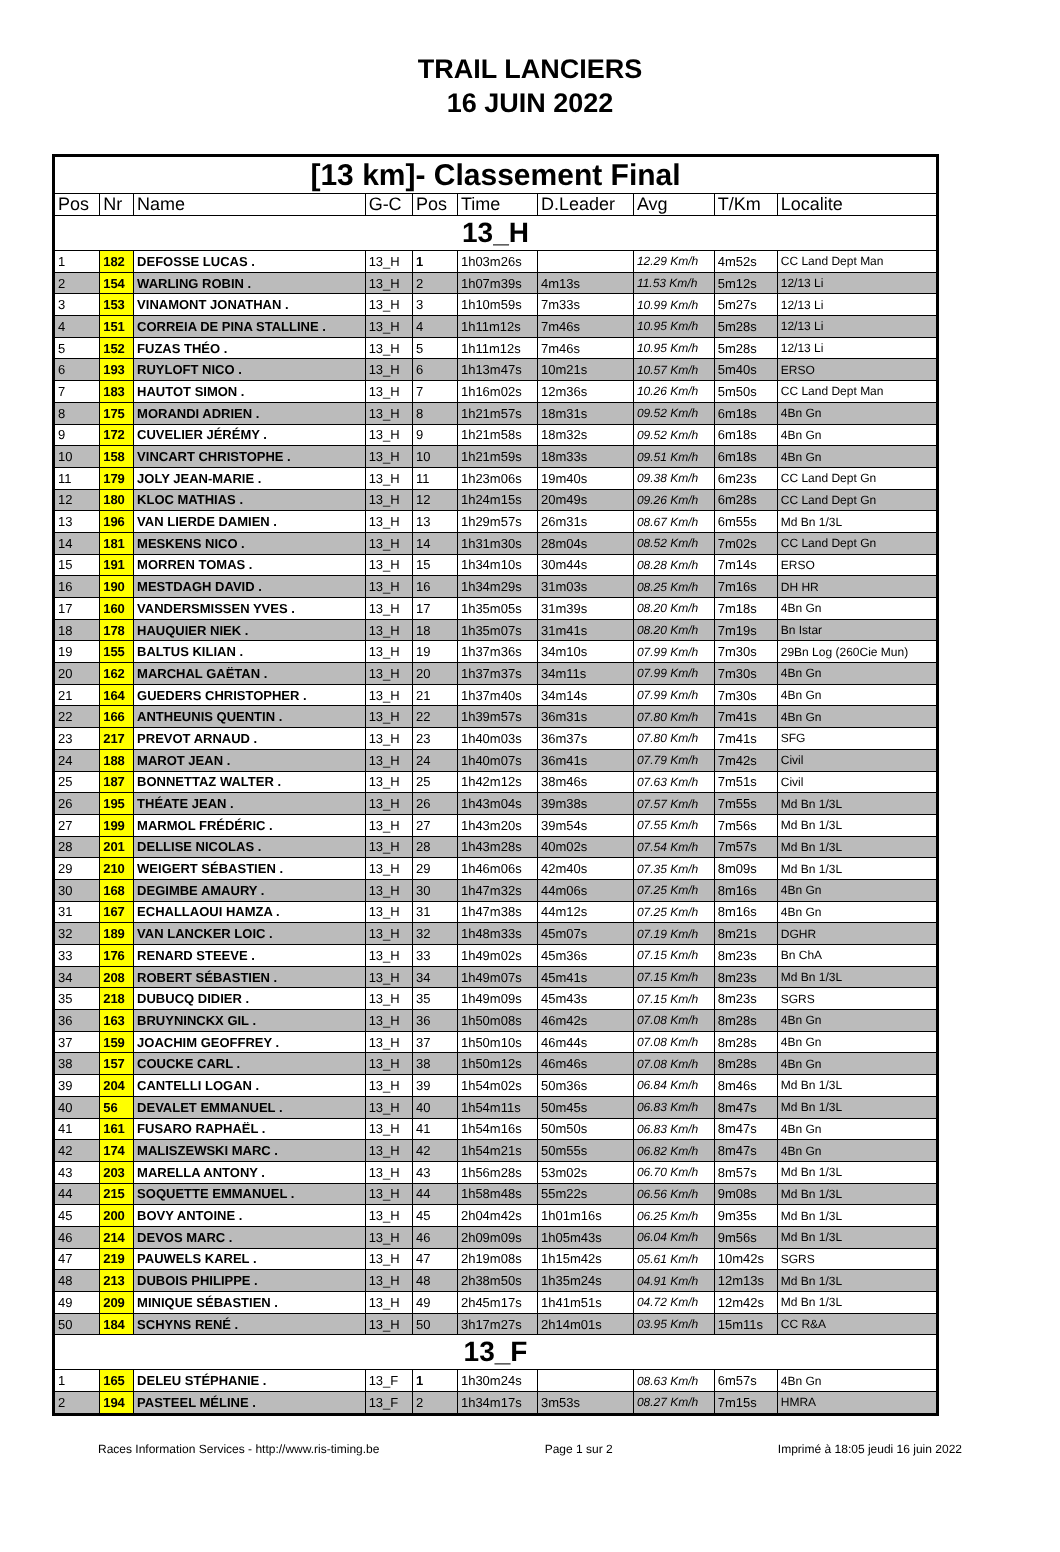TRAIL LANCIERS
16 JUIN 2022
| [13 km]- Classement Final | | | | | | | | | |
| --- | --- | --- | --- | --- | --- | --- | --- | --- | --- |
| Pos | Nr | Name | G-C | Pos | Time | D.Leader | Avg | T/Km | Localite |
| 13_H | | | | | | | | | |
| 1 | 182 | DEFOSSE LUCAS . | 13_H | 1 | 1h03m26s | | 12.29 Km/h | 4m52s | CC Land Dept Man |
| 2 | 154 | WARLING ROBIN . | 13_H | 2 | 1h07m39s | 4m13s | 11.53 Km/h | 5m12s | 12/13 Li |
| 3 | 153 | VINAMONT JONATHAN . | 13_H | 3 | 1h10m59s | 7m33s | 10.99 Km/h | 5m27s | 12/13 Li |
| 4 | 151 | CORREIA DE PINA STALLINE . | 13_H | 4 | 1h11m12s | 7m46s | 10.95 Km/h | 5m28s | 12/13 Li |
| 5 | 152 | FUZAS THÉO . | 13_H | 5 | 1h11m12s | 7m46s | 10.95 Km/h | 5m28s | 12/13 Li |
| 6 | 193 | RUYLOFT NICO . | 13_H | 6 | 1h13m47s | 10m21s | 10.57 Km/h | 5m40s | ERSO |
| 7 | 183 | HAUTOT SIMON . | 13_H | 7 | 1h16m02s | 12m36s | 10.26 Km/h | 5m50s | CC Land Dept Man |
| 8 | 175 | MORANDI ADRIEN . | 13_H | 8 | 1h21m57s | 18m31s | 09.52 Km/h | 6m18s | 4Bn Gn |
| 9 | 172 | CUVELIER JÉRÉMY . | 13_H | 9 | 1h21m58s | 18m32s | 09.52 Km/h | 6m18s | 4Bn Gn |
| 10 | 158 | VINCART CHRISTOPHE . | 13_H | 10 | 1h21m59s | 18m33s | 09.51 Km/h | 6m18s | 4Bn Gn |
| 11 | 179 | JOLY JEAN-MARIE . | 13_H | 11 | 1h23m06s | 19m40s | 09.38 Km/h | 6m23s | CC Land Dept Gn |
| 12 | 180 | KLOC MATHIAS . | 13_H | 12 | 1h24m15s | 20m49s | 09.26 Km/h | 6m28s | CC Land Dept Gn |
| 13 | 196 | VAN LIERDE DAMIEN . | 13_H | 13 | 1h29m57s | 26m31s | 08.67 Km/h | 6m55s | Md Bn 1/3L |
| 14 | 181 | MESKENS NICO . | 13_H | 14 | 1h31m30s | 28m04s | 08.52 Km/h | 7m02s | CC Land Dept Gn |
| 15 | 191 | MORREN TOMAS . | 13_H | 15 | 1h34m10s | 30m44s | 08.28 Km/h | 7m14s | ERSO |
| 16 | 190 | MESTDAGH DAVID . | 13_H | 16 | 1h34m29s | 31m03s | 08.25 Km/h | 7m16s | DH HR |
| 17 | 160 | VANDERSMISSEN YVES . | 13_H | 17 | 1h35m05s | 31m39s | 08.20 Km/h | 7m18s | 4Bn Gn |
| 18 | 178 | HAUQUIER NIEK . | 13_H | 18 | 1h35m07s | 31m41s | 08.20 Km/h | 7m19s | Bn Istar |
| 19 | 155 | BALTUS KILIAN . | 13_H | 19 | 1h37m36s | 34m10s | 07.99 Km/h | 7m30s | 29Bn Log (260Cie Mun) |
| 20 | 162 | MARCHAL GAËTAN . | 13_H | 20 | 1h37m37s | 34m11s | 07.99 Km/h | 7m30s | 4Bn Gn |
| 21 | 164 | GUEDERS CHRISTOPHER . | 13_H | 21 | 1h37m40s | 34m14s | 07.99 Km/h | 7m30s | 4Bn Gn |
| 22 | 166 | ANTHEUNIS QUENTIN . | 13_H | 22 | 1h39m57s | 36m31s | 07.80 Km/h | 7m41s | 4Bn Gn |
| 23 | 217 | PREVOT ARNAUD . | 13_H | 23 | 1h40m03s | 36m37s | 07.80 Km/h | 7m41s | SFG |
| 24 | 188 | MAROT JEAN . | 13_H | 24 | 1h40m07s | 36m41s | 07.79 Km/h | 7m42s | Civil |
| 25 | 187 | BONNETTAZ WALTER . | 13_H | 25 | 1h42m12s | 38m46s | 07.63 Km/h | 7m51s | Civil |
| 26 | 195 | THÉATE JEAN . | 13_H | 26 | 1h43m04s | 39m38s | 07.57 Km/h | 7m55s | Md Bn 1/3L |
| 27 | 199 | MARMOL FRÉDÉRIC . | 13_H | 27 | 1h43m20s | 39m54s | 07.55 Km/h | 7m56s | Md Bn 1/3L |
| 28 | 201 | DELLISE NICOLAS . | 13_H | 28 | 1h43m28s | 40m02s | 07.54 Km/h | 7m57s | Md Bn 1/3L |
| 29 | 210 | WEIGERT SÉBASTIEN . | 13_H | 29 | 1h46m06s | 42m40s | 07.35 Km/h | 8m09s | Md Bn 1/3L |
| 30 | 168 | DEGIMBE AMAURY . | 13_H | 30 | 1h47m32s | 44m06s | 07.25 Km/h | 8m16s | 4Bn Gn |
| 31 | 167 | ECHALLAOUI HAMZA . | 13_H | 31 | 1h47m38s | 44m12s | 07.25 Km/h | 8m16s | 4Bn Gn |
| 32 | 189 | VAN LANCKER LOIC . | 13_H | 32 | 1h48m33s | 45m07s | 07.19 Km/h | 8m21s | DGHR |
| 33 | 176 | RENARD STEEVE . | 13_H | 33 | 1h49m02s | 45m36s | 07.15 Km/h | 8m23s | Bn ChA |
| 34 | 208 | ROBERT SÉBASTIEN . | 13_H | 34 | 1h49m07s | 45m41s | 07.15 Km/h | 8m23s | Md Bn 1/3L |
| 35 | 218 | DUBUCQ DIDIER . | 13_H | 35 | 1h49m09s | 45m43s | 07.15 Km/h | 8m23s | SGRS |
| 36 | 163 | BRUYNINCKX GIL . | 13_H | 36 | 1h50m08s | 46m42s | 07.08 Km/h | 8m28s | 4Bn Gn |
| 37 | 159 | JOACHIM GEOFFREY . | 13_H | 37 | 1h50m10s | 46m44s | 07.08 Km/h | 8m28s | 4Bn Gn |
| 38 | 157 | COUCKE CARL . | 13_H | 38 | 1h50m12s | 46m46s | 07.08 Km/h | 8m28s | 4Bn Gn |
| 39 | 204 | CANTELLI LOGAN . | 13_H | 39 | 1h54m02s | 50m36s | 06.84 Km/h | 8m46s | Md Bn 1/3L |
| 40 | 56 | DEVALET EMMANUEL . | 13_H | 40 | 1h54m11s | 50m45s | 06.83 Km/h | 8m47s | Md Bn 1/3L |
| 41 | 161 | FUSARO RAPHAËL . | 13_H | 41 | 1h54m16s | 50m50s | 06.83 Km/h | 8m47s | 4Bn Gn |
| 42 | 174 | MALISZEWSKI MARC . | 13_H | 42 | 1h54m21s | 50m55s | 06.82 Km/h | 8m47s | 4Bn Gn |
| 43 | 203 | MARELLA ANTONY . | 13_H | 43 | 1h56m28s | 53m02s | 06.70 Km/h | 8m57s | Md Bn 1/3L |
| 44 | 215 | SOQUETTE EMMANUEL . | 13_H | 44 | 1h58m48s | 55m22s | 06.56 Km/h | 9m08s | Md Bn 1/3L |
| 45 | 200 | BOVY ANTOINE . | 13_H | 45 | 2h04m42s | 1h01m16s | 06.25 Km/h | 9m35s | Md Bn 1/3L |
| 46 | 214 | DEVOS MARC . | 13_H | 46 | 2h09m09s | 1h05m43s | 06.04 Km/h | 9m56s | Md Bn 1/3L |
| 47 | 219 | PAUWELS KAREL . | 13_H | 47 | 2h19m08s | 1h15m42s | 05.61 Km/h | 10m42s | SGRS |
| 48 | 213 | DUBOIS PHILIPPE . | 13_H | 48 | 2h38m50s | 1h35m24s | 04.91 Km/h | 12m13s | Md Bn 1/3L |
| 49 | 209 | MINIQUE SÉBASTIEN . | 13_H | 49 | 2h45m17s | 1h41m51s | 04.72 Km/h | 12m42s | Md Bn 1/3L |
| 50 | 184 | SCHYNS RENÉ . | 13_H | 50 | 3h17m27s | 2h14m01s | 03.95 Km/h | 15m11s | CC R&A |
| 13_F | | | | | | | | | |
| 1 | 165 | DELEU STÉPHANIE . | 13_F | 1 | 1h30m24s | | 08.63 Km/h | 6m57s | 4Bn Gn |
| 2 | 194 | PASTEEL MÉLINE . | 13_F | 2 | 1h34m17s | 3m53s | 08.27 Km/h | 7m15s | HMRA |
Races Information Services - http://www.ris-timing.be Page 1 sur 2 Imprimé à 18:05 jeudi 16 juin 2022